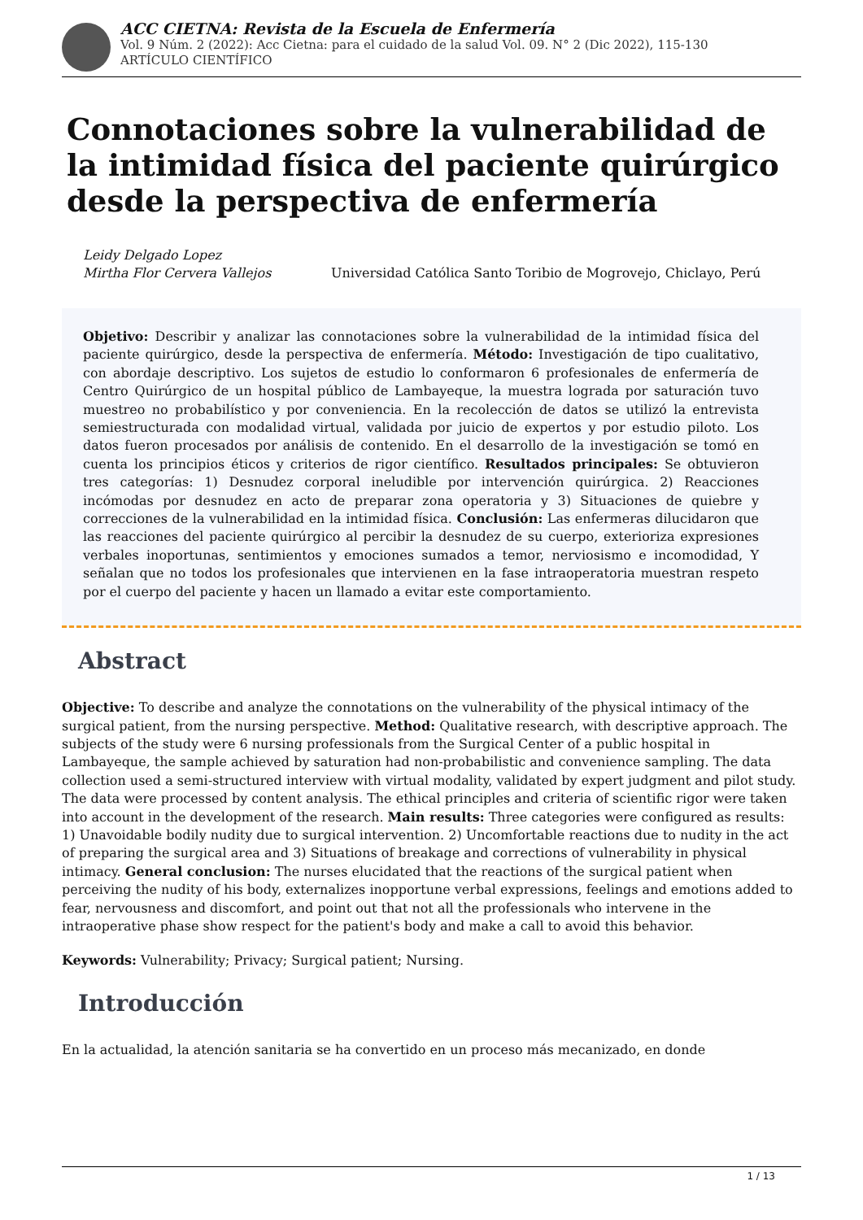ACC CIETNA: Revista de la Escuela de Enfermería
Vol. 9 Núm. 2 (2022): Acc Cietna: para el cuidado de la salud Vol. 09. N° 2 (Dic 2022), 115-130
ARTÍCULO CIENTÍFICO
Connotaciones sobre la vulnerabilidad de la intimidad física del paciente quirúrgico desde la perspectiva de enfermería
Leidy Delgado Lopez
Mirtha Flor Cervera Vallejos
Universidad Católica Santo Toribio de Mogrovejo, Chiclayo, Perú
Objetivo: Describir y analizar las connotaciones sobre la vulnerabilidad de la intimidad física del paciente quirúrgico, desde la perspectiva de enfermería. Método: Investigación de tipo cualitativo, con abordaje descriptivo. Los sujetos de estudio lo conformaron 6 profesionales de enfermería de Centro Quirúrgico de un hospital público de Lambayeque, la muestra lograda por saturación tuvo muestreo no probabilístico y por conveniencia. En la recolección de datos se utilizó la entrevista semiestructurada con modalidad virtual, validada por juicio de expertos y por estudio piloto. Los datos fueron procesados por análisis de contenido. En el desarrollo de la investigación se tomó en cuenta los principios éticos y criterios de rigor científico. Resultados principales: Se obtuvieron tres categorías: 1) Desnudez corporal ineludible por intervención quirúrgica. 2) Reacciones incómodas por desnudez en acto de preparar zona operatoria y 3) Situaciones de quiebre y correcciones de la vulnerabilidad en la intimidad física. Conclusión: Las enfermeras dilucidaron que las reacciones del paciente quirúrgico al percibir la desnudez de su cuerpo, exterioriza expresiones verbales inoportunas, sentimientos y emociones sumados a temor, nerviosismo e incomodidad, Y señalan que no todos los profesionales que intervienen en la fase intraoperatoria muestran respeto por el cuerpo del paciente y hacen un llamado a evitar este comportamiento.
Abstract
Objective: To describe and analyze the connotations on the vulnerability of the physical intimacy of the surgical patient, from the nursing perspective. Method: Qualitative research, with descriptive approach. The subjects of the study were 6 nursing professionals from the Surgical Center of a public hospital in Lambayeque, the sample achieved by saturation had non-probabilistic and convenience sampling. The data collection used a semi-structured interview with virtual modality, validated by expert judgment and pilot study. The data were processed by content analysis. The ethical principles and criteria of scientific rigor were taken into account in the development of the research. Main results: Three categories were configured as results: 1) Unavoidable bodily nudity due to surgical intervention. 2) Uncomfortable reactions due to nudity in the act of preparing the surgical area and 3) Situations of breakage and corrections of vulnerability in physical intimacy. General conclusion: The nurses elucidated that the reactions of the surgical patient when perceiving the nudity of his body, externalizes inopportune verbal expressions, feelings and emotions added to fear, nervousness and discomfort, and point out that not all the professionals who intervene in the intraoperative phase show respect for the patient's body and make a call to avoid this behavior.
Keywords: Vulnerability; Privacy; Surgical patient; Nursing.
Introducción
En la actualidad, la atención sanitaria se ha convertido en un proceso más mecanizado, en donde
1 / 13